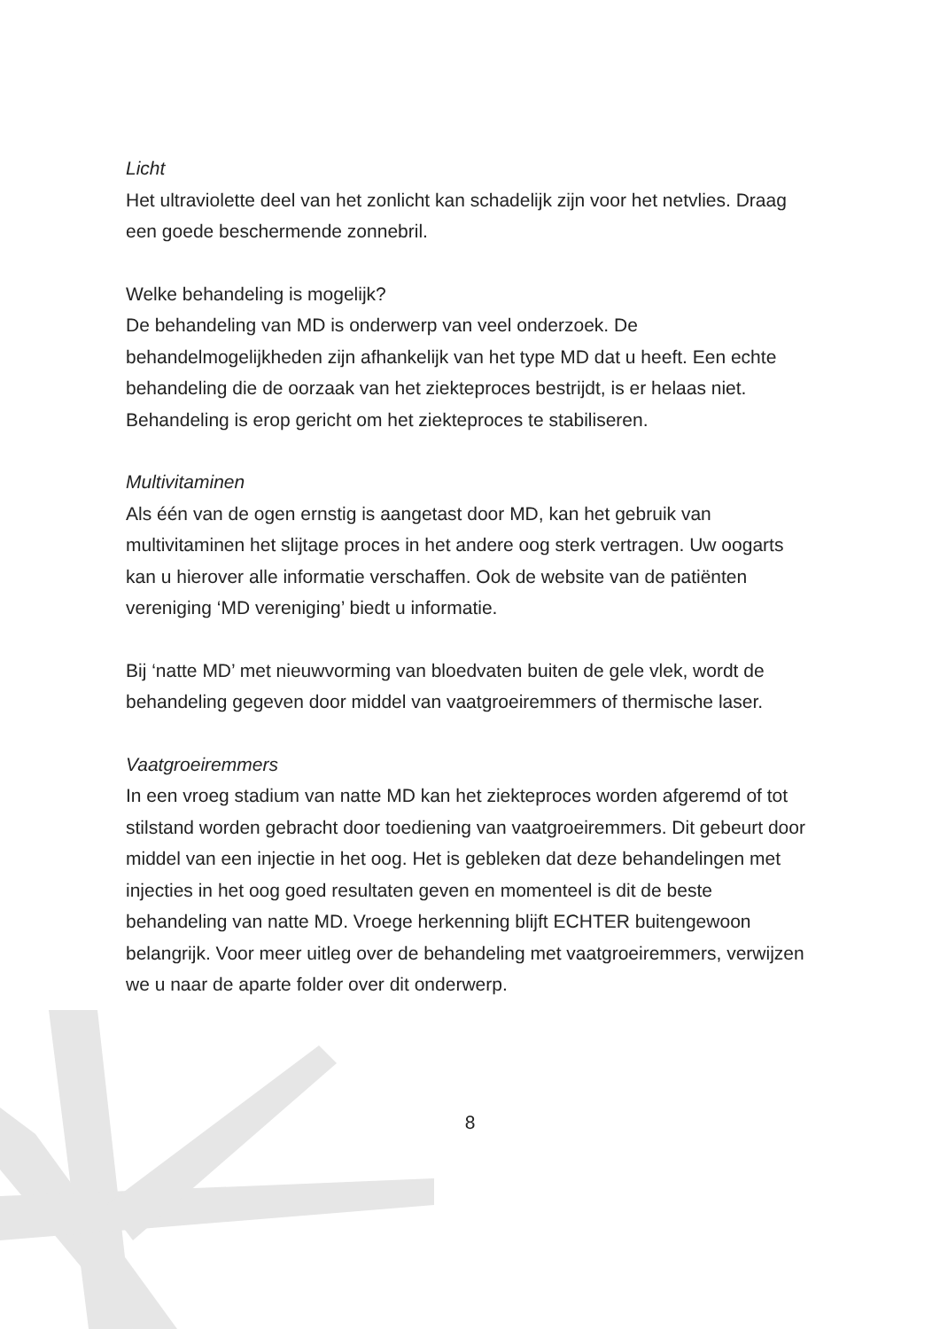Licht
Het ultraviolette deel van het zonlicht kan schadelijk zijn voor het netvlies. Draag een goede beschermende zonnebril.
Welke behandeling is mogelijk?
De behandeling van MD is onderwerp van veel onderzoek. De behandelmogelijkheden zijn afhankelijk van het type MD dat u heeft. Een echte behandeling die de oorzaak van het ziekteproces bestrijdt, is er helaas niet. Behandeling is erop gericht om het ziekteproces te stabiliseren.
Multivitaminen
Als één van de ogen ernstig is aangetast door MD, kan het gebruik van multivitaminen het slijtage proces in het andere oog sterk vertragen. Uw oogarts kan u hierover alle informatie verschaffen. Ook de website van de patiënten vereniging ‘MD vereniging’ biedt u informatie.
Bij ‘natte MD’ met nieuwvorming van bloedvaten buiten de gele vlek, wordt de behandeling gegeven door middel van vaatgroeiremmers of thermische laser.
Vaatgroeiremmers
In een vroeg stadium van natte MD kan het ziekteproces worden afgeremd of tot stilstand worden gebracht door toediening van vaatgroeiremmers. Dit gebeurt door middel van een injectie in het oog. Het is gebleken dat deze behandelingen met injecties in het oog goed resultaten geven en momenteel is dit de beste behandeling van natte MD. Vroege herkenning blijft ECHTER buitengewoon belangrijk. Voor meer uitleg over de behandeling met vaatgroeiremmers, verwijzen we u naar de aparte folder over dit onderwerp.
8